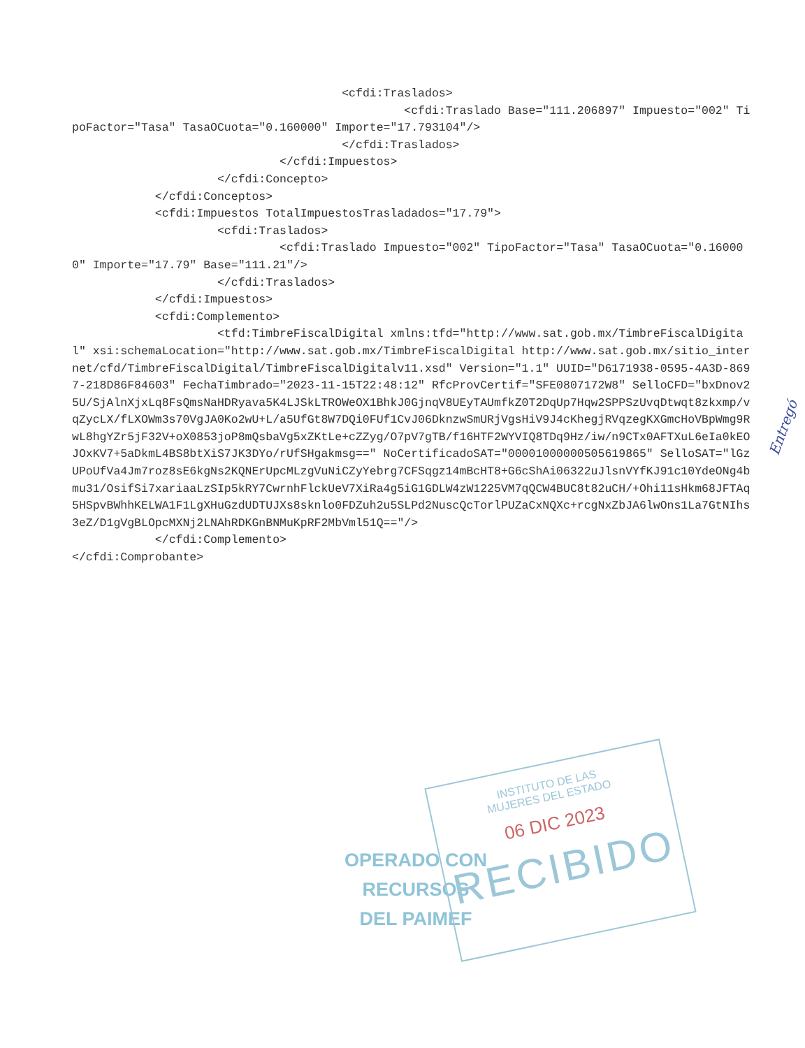<cfdi:Traslados> <cfdi:Traslado Base="111.206897" Impuesto="002" TipoFactor="Tasa" TasaOCuota="0.160000" Importe="17.793104"/> </cfdi:Traslados> </cfdi:Impuestos> </cfdi:Concepto> </cfdi:Conceptos> <cfdi:Impuestos TotalImpuestosTrasladados="17.79"> <cfdi:Traslados> <cfdi:Traslado Impuesto="002" TipoFactor="Tasa" TasaOCuota="0.160000" Importe="17.79" Base="111.21"/> </cfdi:Traslados> </cfdi:Impuestos> <cfdi:Complemento> <tfd:TimbreFiscalDigital xmlns:tfd="http://www.sat.gob.mx/TimbreFiscalDigital" xsi:schemaLocation="http://www.sat.gob.mx/TimbreFiscalDigital http://www.sat.gob.mx/sitio_internet/cfd/TimbreFiscalDigital/TimbreFiscalDigitalv11.xsd" Version="1.1" UUID="D6171938-0595-4A3D-8697-218D86F84603" FechaTimbrado="2023-11-15T22:48:12" RfcProvCertif="SFE0807172W8" SelloCFD="bxDnov25U/SjAlnXjxLq8FsQmsNaHDRyava5K4LJSkLTROWeOX1BhkJ0GjnqV8UEyTAUmfkZ0T2DqUp7Hqw2SPPSzUvqDtwqt8zkxmp/vqZycLX/fLXOWm3s70VgJA0Ko2wU+L/a5UfGt8W7DQi0FUf1CvJ06DknzwSmURjVgsHiV9J4cKhegjRVqzegKXGmcHoVBpWmg9RwL8hgYZr5jF32V+oX0853joP8mQsbaVg5xZKtLe+cZZyg/O7pV7gTB/f16HTF2WYVIQ8TDq9Hz/iw/n9CTx0AFTXuL6eIa0kEOJOxKV7+5aDkmL4BS8btXiS7JK3DYo/rUfSHgakmsg==" NoCertificadoSAT="00001000000505619865" SelloSAT="lGzUPoUfVa4Jm7roz8sE6kgNs2KQNErUpcMLzgVuNiCZyYebrg7CFSqgz14mBcHT8+G6cShAi06322uJlsnVYfKJ91c10YdeONg4bmu31/OsifSi7xariaaLzSIp5kRY7CwrnhFlckUeV7XiRa4g5iG1GDLW4zW1225VM7qQCW4BUC8t82uCH/+Ohi11sHkm68JFTAq5HSpvBWhhKELWA1F1LgXHuGzdUDTUJXs8sknlo0FDZuh2u5SLPd2NuscQcTorlPUZaCxNQXc+rcgNxZbJA6lwOns1La7GtNIhs3eZ/D1gVgBLOpcMXNj2LNAhRDKGnBNMuKpRF2MbVml51Q=="/> </cfdi:Complemento> </cfdi:Comprobante>
Entregó
OPERADO CON RECURSOS
DEL PAIMEF
INSTITUTO DE LAS
MUJERES DEL ESTADO
06 DIC 2023
RECIBIDO